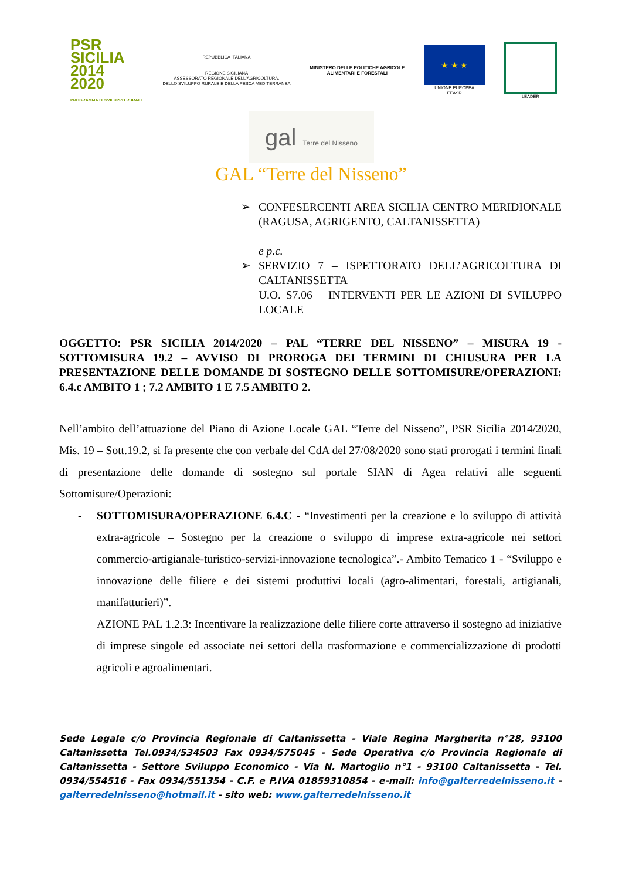PSR
SICILIA
2014
2020
PROGRAMMA DI SVILUPPO RURALE
REPUBBLICA ITALIANA
REGIONE SICILIANA
ASSESSORATO REGIONALE DELL'AGRICOLTURA,
DELLO SVILUPPO RURALE E DELLA PESCA MEDITERRANEA
MINISTERO DELLE POLITICHE AGRICOLE
ALIMENTARI E FORESTALI
★ ★ ★
UNIONE EUROPEA
FEASR
LEADER
gal Terre del Nisseno
GAL “Terre del Nisseno”
➢ CONFESERCENTI AREA SICILIA CENTRO MERIDIONALE (RAGUSA, AGRIGENTO, CALTANISSETTA)
e p.c.
➢ SERVIZIO 7 – ISPETTORATO DELL’AGRICOLTURA DI CALTANISSETTA
U.O. S7.06 – INTERVENTI PER LE AZIONI DI SVILUPPO LOCALE
OGGETTO: PSR SICILIA 2014/2020 – PAL “TERRE DEL NISSENO” – MISURA 19 - SOTTOMISURA 19.2 – AVVISO DI PROROGA DEI TERMINI DI CHIUSURA PER LA PRESENTAZIONE DELLE DOMANDE DI SOSTEGNO DELLE SOTTOMISURE/OPERAZIONI: 6.4.c AMBITO 1 ; 7.2 AMBITO 1 E 7.5 AMBITO 2.
Nell’ambito dell’attuazione del Piano di Azione Locale GAL “Terre del Nisseno”, PSR Sicilia 2014/2020, Mis. 19 – Sott.19.2, si fa presente che con verbale del CdA del 27/08/2020 sono stati prorogati i termini finali di presentazione delle domande di sostegno sul portale SIAN di Agea relativi alle seguenti Sottomisure/Operazioni:
- SOTTOMISURA/OPERAZIONE 6.4.C - “Investimenti per la creazione e lo sviluppo di attività extra-agricole – Sostegno per la creazione o sviluppo di imprese extra-agricole nei settori commercio-artigianale-turistico-servizi-innovazione tecnologica”.- Ambito Tematico 1 - “Sviluppo e innovazione delle filiere e dei sistemi produttivi locali (agro-alimentari, forestali, artigianali, manifatturieri)”.
AZIONE PAL 1.2.3: Incentivare la realizzazione delle filiere corte attraverso il sostegno ad iniziative di imprese singole ed associate nei settori della trasformazione e commercializzazione di prodotti agricoli e agroalimentari.
Sede Legale c/o Provincia Regionale di Caltanissetta - Viale Regina Margherita n°28, 93100 Caltanissetta Tel.0934/534503 Fax 0934/575045 - Sede Operativa c/o Provincia Regionale di Caltanissetta - Settore Sviluppo Economico - Via N. Martoglio n°1 - 93100 Caltanissetta - Tel. 0934/554516 - Fax 0934/551354 - C.F. e P.IVA 01859310854 - e-mail: info@galterredelnisseno.it - galterredelnisseno@hotmail.it - sito web: www.galterredelnisseno.it